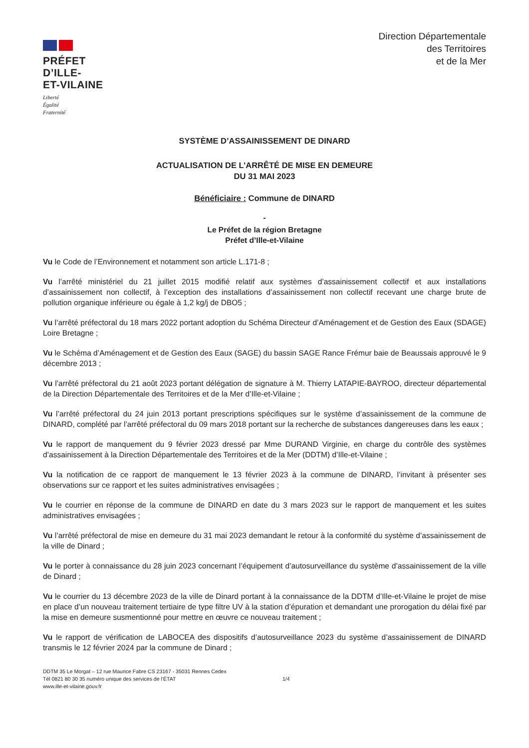PRÉFET
D’ILLE-
ET-VILAINE
Liberté
Égalité
Fraternité
Direction Départementale
des Territoires
et de la Mer
SYSTÈME D’ASSAINISSEMENT DE DINARD
ACTUALISATION DE L’ARRÊTÉ DE MISE EN DEMEURE
DU 31 MAI 2023
Bénéficiaire : Commune de DINARD
-
Le Préfet de la région Bretagne
Préfet d’Ille-et-Vilaine
Vu le Code de l’Environnement et notamment son article L.171-8 ;
Vu l’arrêté ministériel du 21 juillet 2015 modifié relatif aux systèmes d’assainissement collectif et aux installations d’assainissement non collectif, à l’exception des installations d’assainissement non collectif recevant une charge brute de pollution organique inférieure ou égale à 1,2 kg/j de DBO5 ;
Vu l’arrêté préfectoral du 18 mars 2022 portant adoption du Schéma Directeur d’Aménagement et de Gestion des Eaux (SDAGE) Loire Bretagne ;
Vu le Schéma d’Aménagement et de Gestion des Eaux (SAGE) du bassin SAGE Rance Frémur baie de Beaussais approuvé le 9 décembre 2013 ;
Vu l’arrêté préfectoral du 21 août 2023 portant délégation de signature à M. Thierry LATAPIE-BAYROO, directeur départemental de la Direction Départementale des Territoires et de la Mer d’Ille-et-Vilaine ;
Vu l’arrêté préfectoral du 24 juin 2013 portant prescriptions spécifiques sur le système d’assainissement de la commune de DINARD, complété par l’arrêté préfectoral du 09 mars 2018 portant sur la recherche de substances dangereuses dans les eaux ;
Vu le rapport de manquement du 9 février 2023 dressé par Mme DURAND Virginie, en charge du contrôle des systèmes d’assainissement à la Direction Départementale des Territoires et de la Mer (DDTM) d’Ille-et-Vilaine ;
Vu la notification de ce rapport de manquement le 13 février 2023 à la commune de DINARD, l’invitant à présenter ses observations sur ce rapport et les suites administratives envisagées ;
Vu le courrier en réponse de la commune de DINARD en date du 3 mars 2023 sur le rapport de manquement et les suites administratives envisagées ;
Vu l’arrêté préfectoral de mise en demeure du 31 mai 2023 demandant le retour à la conformité du système d’assainissement de la ville de Dinard ;
Vu le porter à connaissance du 28 juin 2023 concernant l’équipement d’autosurveillance du système d’assainissement de la ville de Dinard ;
Vu le courrier du 13 décembre 2023 de la ville de Dinard portant à la connaissance de la DDTM d’Ille-et-Vilaine le projet de mise en place d’un nouveau traitement tertiaire de type filtre UV à la station d’épuration et demandant une prorogation du délai fixé par la mise en demeure susmentionné pour mettre en œuvre ce nouveau traitement ;
Vu le rapport de vérification de LABOCEA des dispositifs d’autosurveillance 2023 du système d’assainissement de DINARD transmis le 12 février 2024 par la commune de Dinard ;
DDTM 35 Le Morgat – 12 rue Maurice Fabre CS 23167 - 35031 Rennes Cedex
Tél 0821 80 30 35 numéro unique des services de l’ÉTAT
www.ille-et-vilaine.gouv.fr
1/4